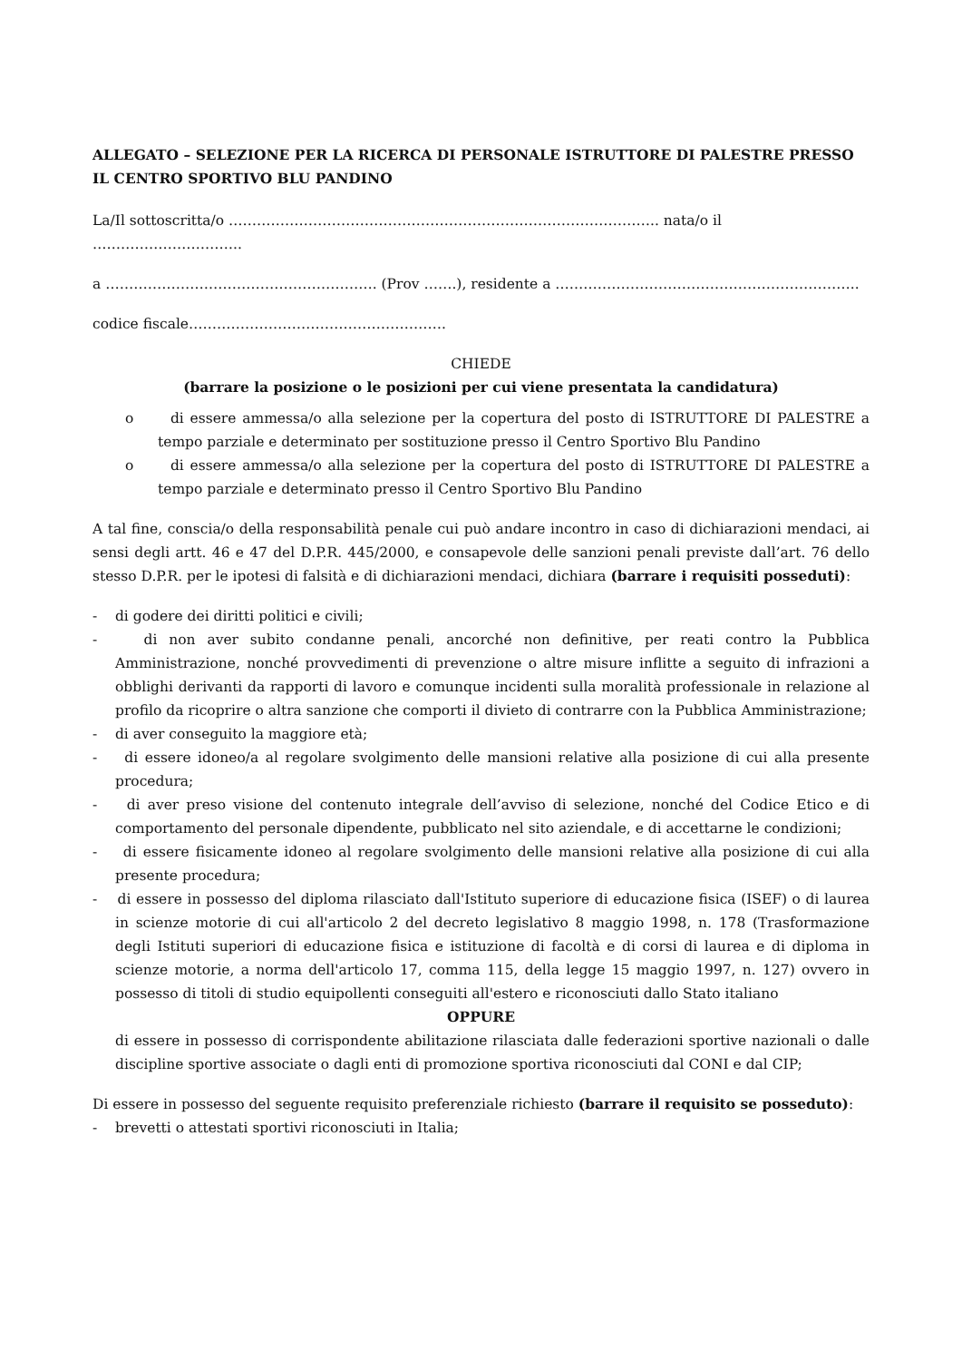ALLEGATO – SELEZIONE PER LA RICERCA DI PERSONALE ISTRUTTORE DI PALESTRE PRESSO IL CENTRO SPORTIVO BLU PANDINO
La/Il sottoscritta/o ……………………………………………………………………………….. nata/o il …………………………..
a …………………………………………………. (Prov …….), residente a ………………………………………………………..
codice fiscale……………………………………………….
CHIEDE
(barrare la posizione o le posizioni per cui viene presentata la candidatura)
o di essere ammessa/o alla selezione per la copertura del posto di ISTRUTTORE DI PALESTRE a tempo parziale e determinato per sostituzione presso il Centro Sportivo Blu Pandino
o di essere ammessa/o alla selezione per la copertura del posto di ISTRUTTORE DI PALESTRE a tempo parziale e determinato presso il Centro Sportivo Blu Pandino
A tal fine, conscia/o della responsabilità penale cui può andare incontro in caso di dichiarazioni mendaci, ai sensi degli artt. 46 e 47 del D.P.R. 445/2000, e consapevole delle sanzioni penali previste dall’art. 76 dello stesso D.P.R. per le ipotesi di falsità e di dichiarazioni mendaci, dichiara (barrare i requisiti posseduti):
- di godere dei diritti politici e civili;
- di non aver subito condanne penali, ancorché non definitive, per reati contro la Pubblica Amministrazione, nonché provvedimenti di prevenzione o altre misure inflitte a seguito di infrazioni a obblighi derivanti da rapporti di lavoro e comunque incidenti sulla moralità professionale in relazione al profilo da ricoprire o altra sanzione che comporti il divieto di contrarre con la Pubblica Amministrazione;
- di aver conseguito la maggiore età;
- di essere idoneo/a al regolare svolgimento delle mansioni relative alla posizione di cui alla presente procedura;
- di aver preso visione del contenuto integrale dell’avviso di selezione, nonché del Codice Etico e di comportamento del personale dipendente, pubblicato nel sito aziendale, e di accettarne le condizioni;
- di essere fisicamente idoneo al regolare svolgimento delle mansioni relative alla posizione di cui alla presente procedura;
- di essere in possesso del diploma rilasciato dall'Istituto superiore di educazione fisica (ISEF) o di laurea in scienze motorie di cui all'articolo 2 del decreto legislativo 8 maggio 1998, n. 178 (Trasformazione degli Istituti superiori di educazione fisica e istituzione di facoltà e di corsi di laurea e di diploma in scienze motorie, a norma dell'articolo 17, comma 115, della legge 15 maggio 1997, n. 127) ovvero in possesso di titoli di studio equipollenti conseguiti all'estero e riconosciuti dallo Stato italiano
OPPURE
di essere in possesso di corrispondente abilitazione rilasciata dalle federazioni sportive nazionali o dalle discipline sportive associate o dagli enti di promozione sportiva riconosciuti dal CONI e dal CIP;
Di essere in possesso del seguente requisito preferenziale richiesto (barrare il requisito se posseduto):
- brevetti o attestati sportivi riconosciuti in Italia;